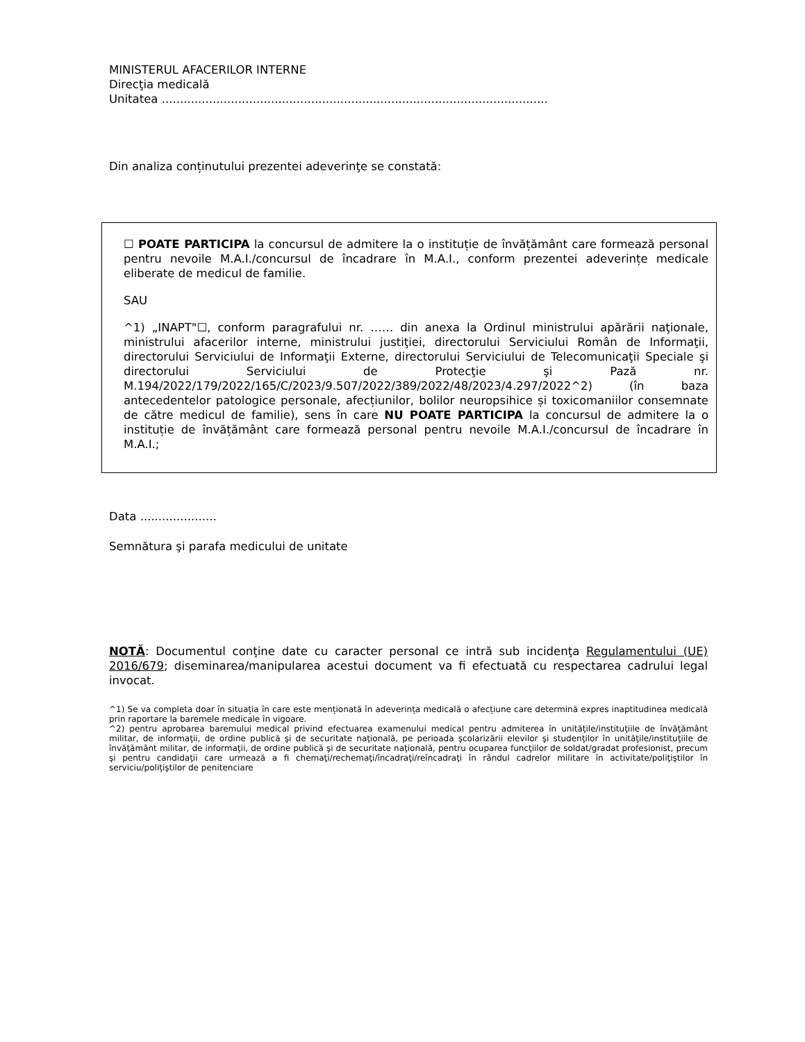MINISTERUL AFACERILOR INTERNE
Direcţia medicală
Unitatea ..........................................................................................................
Din analiza conținutului prezentei adeverinţe se constată:
☐ POATE PARTICIPA la concursul de admitere la o instituție de învățământ care formează personal pentru nevoile M.A.I./concursul de încadrare în M.A.I., conform prezentei adeverințe medicale eliberate de medicul de familie.
SAU
^1) „INAPT"☐, conform paragrafului nr. …… din anexa la Ordinul ministrului apărării naţionale, ministrului afacerilor interne, ministrului justiţiei, directorului Serviciului Român de Informaţii, directorului Serviciului de Informaţii Externe, directorului Serviciului de Telecomunicaţii Speciale şi directorului Serviciului de Protecţie şi Pază nr. M.194/2022/179/2022/165/C/2023/9.507/2022/389/2022/48/2023/4.297/2022^2) (în baza antecedentelor patologice personale, afecțiunilor, bolilor neuropsihice și toxicomaniilor consemnate de către medicul de familie), sens în care NU POATE PARTICIPA la concursul de admitere la o instituție de învățământ care formează personal pentru nevoile M.A.I./concursul de încadrare în M.A.I.;
Data .....................
Semnătura şi parafa medicului de unitate
NOTĂ: Documentul conţine date cu caracter personal ce intră sub incidenţa Regulamentului (UE) 2016/679; diseminarea/manipularea acestui document va fi efectuată cu respectarea cadrului legal invocat.
^1) Se va completa doar în situația în care este menționată în adeverința medicală o afecțiune care determină expres inaptitudinea medicală prin raportare la baremele medicale în vigoare.
^2) pentru aprobarea baremului medical privind efectuarea examenului medical pentru admiterea în unităţile/instituţiile de învăţământ militar, de informaţii, de ordine publică şi de securitate naţională, pe perioada şcolarizării elevilor şi studenţilor în unităţile/instituţiile de învăţământ militar, de informaţii, de ordine publică şi de securitate naţională, pentru ocuparea funcţiilor de soldat/gradat profesionist, precum şi pentru candidaţii care urmează a fi chemaţi/rechemaţi/încadraţi/reîncadraţi în rândul cadrelor militare în activitate/poliţiştilor în serviciu/poliţiştilor de penitenciare